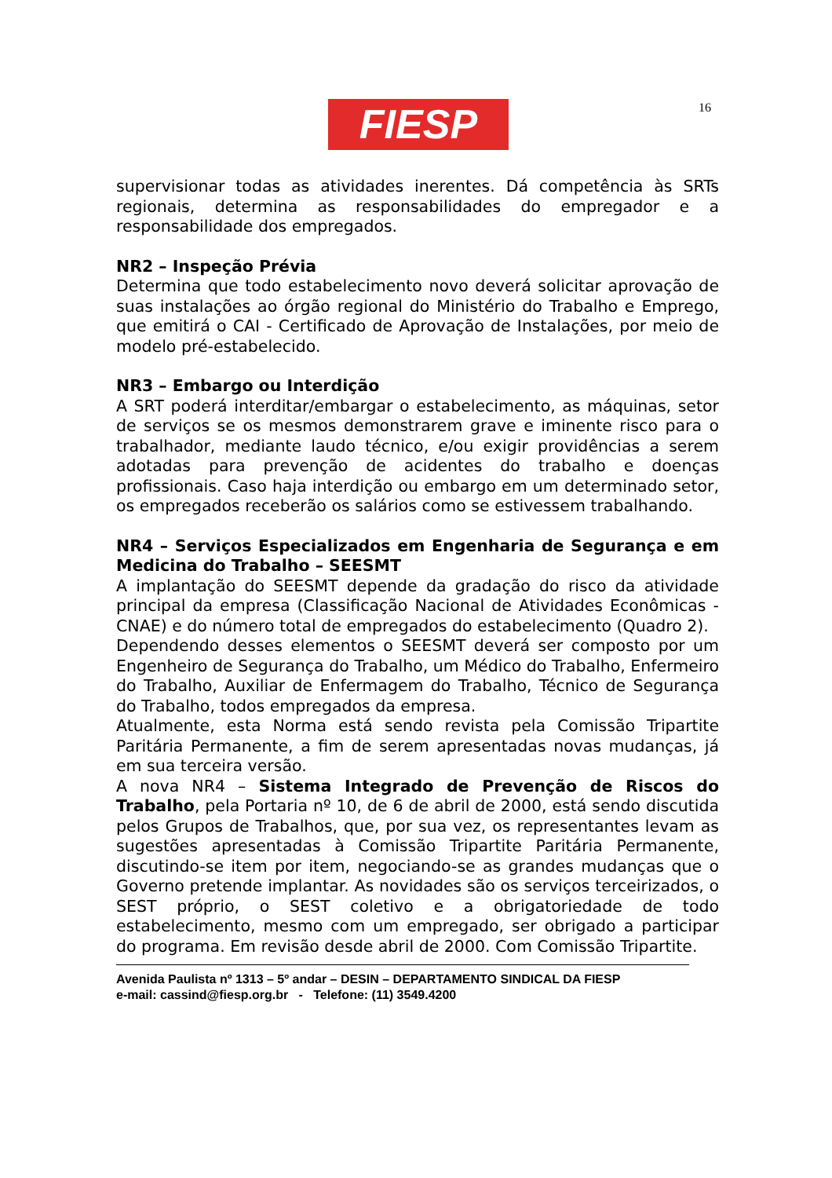FIESP 16
supervisionar todas as atividades inerentes. Dá competência às SRTs regionais, determina as responsabilidades do empregador e a responsabilidade dos empregados.
NR2 – Inspeção Prévia
Determina que todo estabelecimento novo deverá solicitar aprovação de suas instalações ao órgão regional do Ministério do Trabalho e Emprego, que emitirá o CAI - Certificado de Aprovação de Instalações, por meio de modelo pré-estabelecido.
NR3 – Embargo ou Interdição
A SRT poderá interditar/embargar o estabelecimento, as máquinas, setor de serviços se os mesmos demonstrarem grave e iminente risco para o trabalhador, mediante laudo técnico, e/ou exigir providências a serem adotadas para prevenção de acidentes do trabalho e doenças profissionais. Caso haja interdição ou embargo em um determinado setor, os empregados receberão os salários como se estivessem trabalhando.
NR4 – Serviços Especializados em Engenharia de Segurança e em Medicina do Trabalho – SEESMT
A implantação do SEESMT depende da gradação do risco da atividade principal da empresa (Classificação Nacional de Atividades Econômicas - CNAE) e do número total de empregados do estabelecimento (Quadro 2).
Dependendo desses elementos o SEESMT deverá ser composto por um Engenheiro de Segurança do Trabalho, um Médico do Trabalho, Enfermeiro do Trabalho, Auxiliar de Enfermagem do Trabalho, Técnico de Segurança do Trabalho, todos empregados da empresa.
Atualmente, esta Norma está sendo revista pela Comissão Tripartite Paritária Permanente, a fim de serem apresentadas novas mudanças, já em sua terceira versão.
A nova NR4 – Sistema Integrado de Prevenção de Riscos do Trabalho, pela Portaria nº 10, de 6 de abril de 2000, está sendo discutida pelos Grupos de Trabalhos, que, por sua vez, os representantes levam as sugestões apresentadas à Comissão Tripartite Paritária Permanente, discutindo-se item por item, negociando-se as grandes mudanças que o Governo pretende implantar. As novidades são os serviços terceirizados, o SEST próprio, o SEST coletivo e a obrigatoriedade de todo estabelecimento, mesmo com um empregado, ser obrigado a participar do programa. Em revisão desde abril de 2000. Com Comissão Tripartite.
Avenida Paulista nº 1313 – 5º andar – DESIN – DEPARTAMENTO SINDICAL DA FIESP
e-mail: cassind@fiesp.org.br - Telefone: (11) 3549.4200